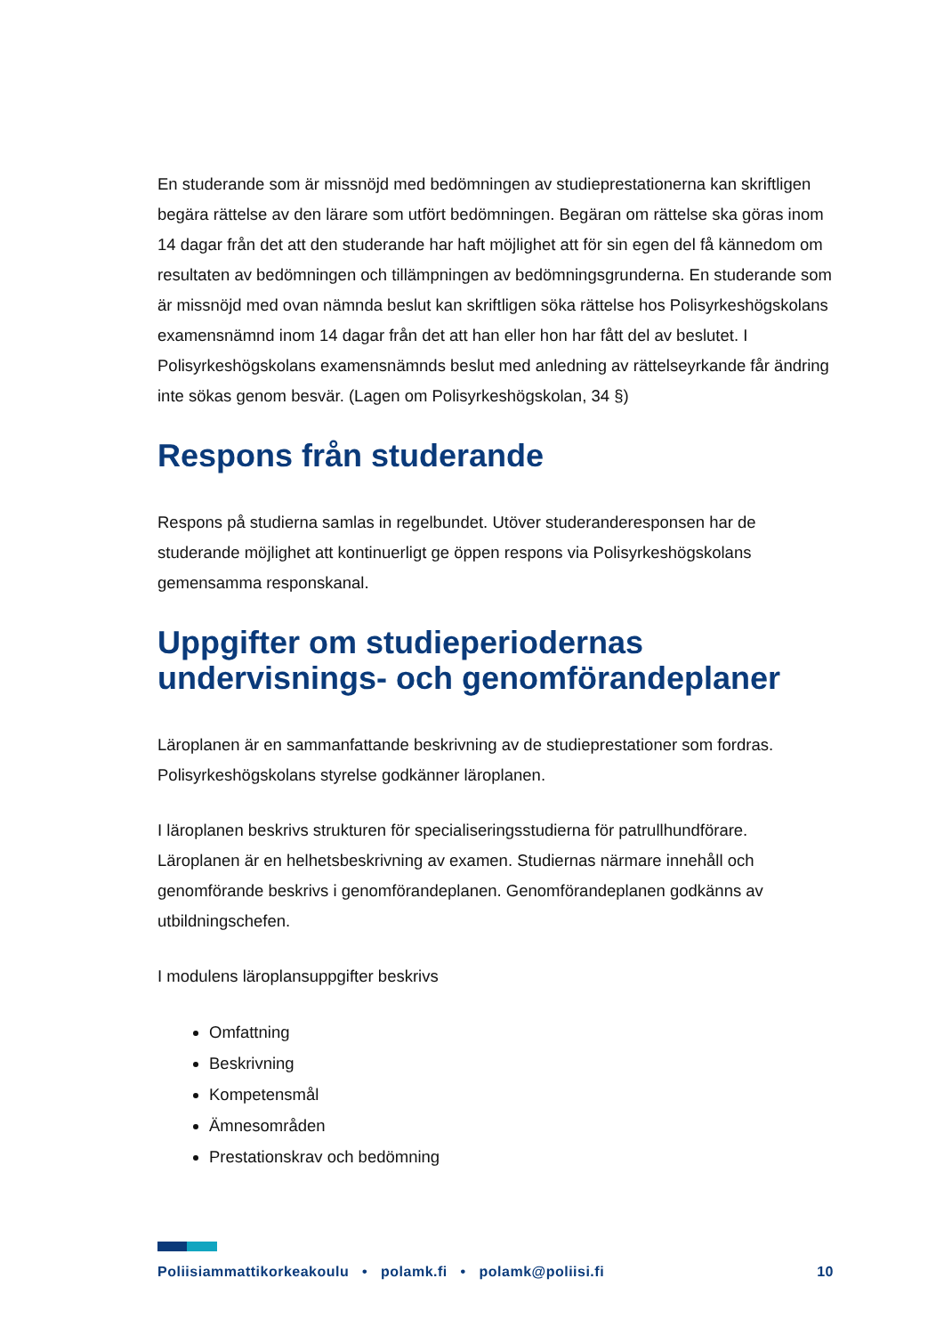En studerande som är missnöjd med bedömningen av studieprestationerna kan skriftligen begära rättelse av den lärare som utfört bedömningen. Begäran om rättelse ska göras inom 14 dagar från det att den studerande har haft möjlighet att för sin egen del få kännedom om resultaten av bedömningen och tillämpningen av bedömningsgrunderna. En studerande som är missnöjd med ovan nämnda beslut kan skriftligen söka rättelse hos Polisyrkeshögskolans examensnämnd inom 14 dagar från det att han eller hon har fått del av beslutet. I Polisyrkeshögskolans examensnämnds beslut med anledning av rättelseyrkande får ändring inte sökas genom besvär. (Lagen om Polisyrkeshögskolan, 34 §)
Respons från studerande
Respons på studierna samlas in regelbundet. Utöver studeranderesponsen har de studerande möjlighet att kontinuerligt ge öppen respons via Polisyrkeshögskolans gemensamma responskanal.
Uppgifter om studieperiodernas undervisnings- och genomförandeplaner
Läroplanen är en sammanfattande beskrivning av de studieprestationer som fordras. Polisyrkeshögskolans styrelse godkänner läroplanen.
I läroplanen beskrivs strukturen för specialiseringsstudierna för patrullhundförare. Läroplanen är en helhetsbeskrivning av examen. Studiernas närmare innehåll och genomförande beskrivs i genomförandeplanen. Genomförandeplanen godkänns av utbildningschefen.
I modulens läroplansuppgifter beskrivs
Omfattning
Beskrivning
Kompetensmål
Ämnesområden
Prestationskrav och bedömning
Poliisiammattikorkeakoulu • polamk.fi • polamk@poliisi.fi 10